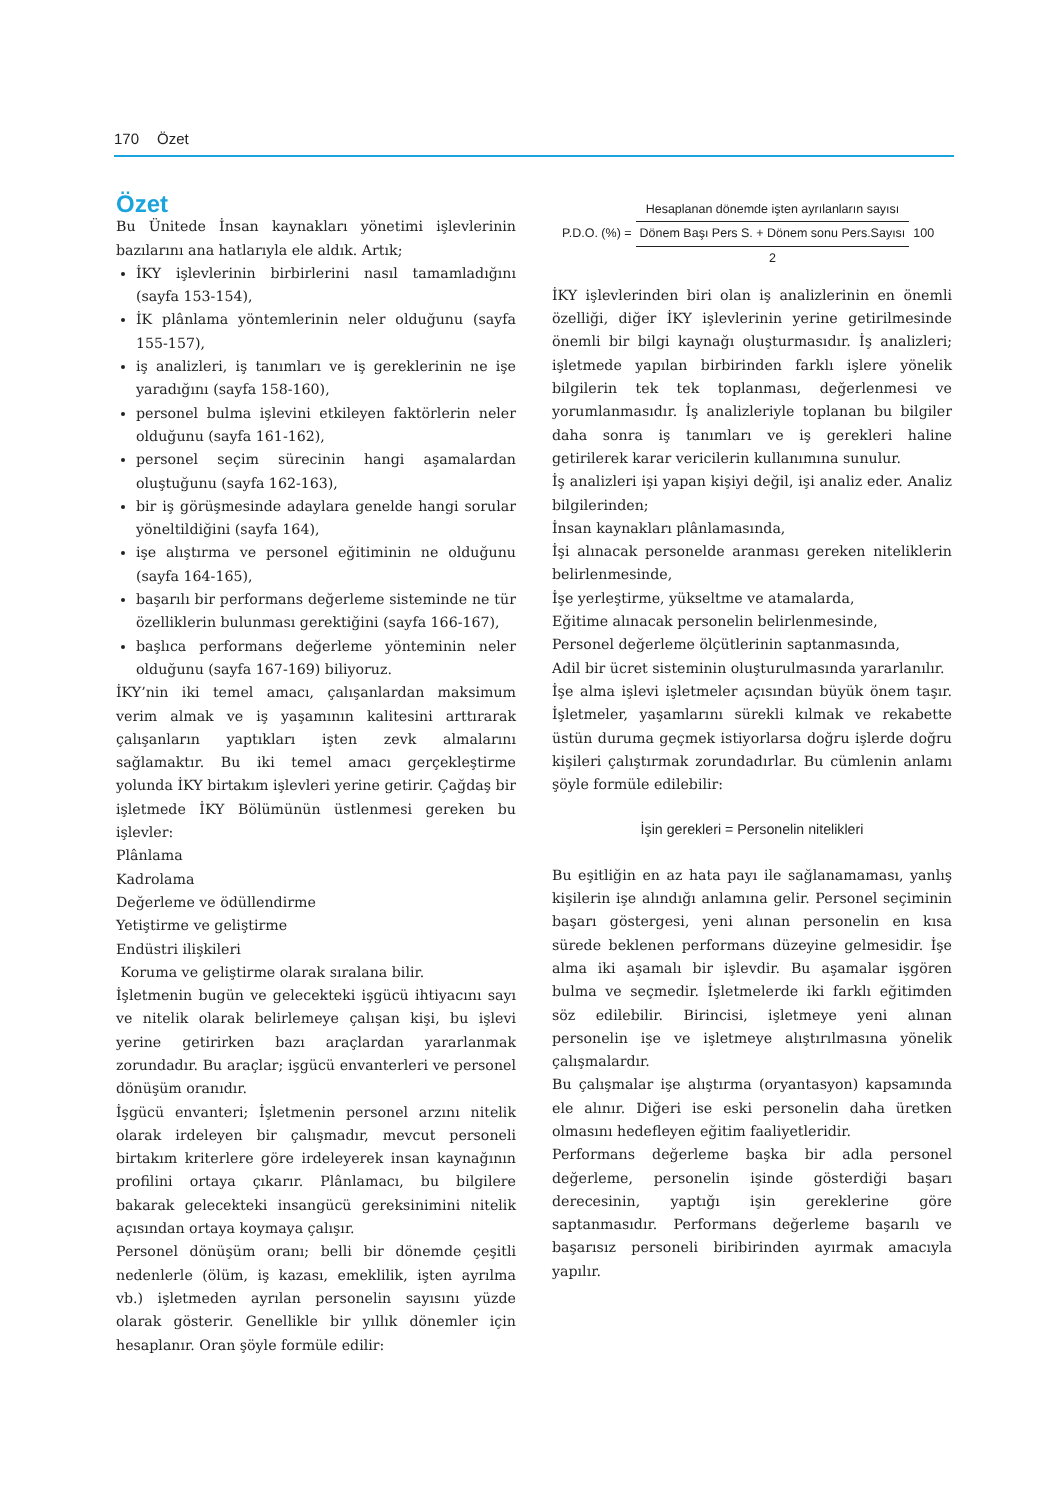170 Özet
Özet
Bu Ünitede İnsan kaynakları yönetimi işlevlerinin bazılarını ana hatlarıyla ele aldık. Artık;
İKY işlevlerinin birbirlerini nasıl tamamladığını (sayfa 153-154),
İK plânlama yöntemlerinin neler olduğunu (sayfa 155-157),
iş analizleri, iş tanımları ve iş gereklerinin ne işe yaradığını (sayfa 158-160),
personel bulma işlevini etkileyen faktörlerin neler olduğunu (sayfa 161-162),
personel seçim sürecinin hangi aşamalardan oluştuğunu (sayfa 162-163),
bir iş görüşmesinde adaylara genelde hangi sorular yöneltildiğini (sayfa 164),
işe alıştırma ve personel eğitiminin ne olduğunu (sayfa 164-165),
başarılı bir performans değerleme sisteminde ne tür özelliklerin bulunması gerektiğini (sayfa 166-167),
başlıca performans değerleme yönteminin neler olduğunu (sayfa 167-169) biliyoruz.
İKY’nin iki temel amacı, çalışanlardan maksimum verim almak ve iş yaşamının kalitesini arttırarak çalışanların yaptıkları işten zevk almalarını sağlamaktır. Bu iki temel amacı gerçekleştirme yolunda İKY birtakım işlevleri yerine getirir. Çağdaş bir işletmede İKY Bölümünün üstlenmesi gereken bu işlevler:
Plânlama
Kadrolama
Değerleme ve ödüllendirme
Yetiştirme ve geliştirme
Endüstri ilişkileri
Koruma ve geliştirme olarak sıralana bilir.
İşletmenin bugün ve gelecekteki işgücü ihtiyacını sayı ve nitelik olarak belirlemeye çalışan kişi, bu işlevi yerine getirirken bazı araçlardan yararlanmak zorundadır. Bu araçlar; işgücü envanterleri ve personel dönüşüm oranıdır.
İşgücü envanteri; İşletmenin personel arzını nitelik olarak irdeleyen bir çalışmadır, mevcut personeli birtakım kriterlere göre irdeleyerek insan kaynağının profilini ortaya çıkarır. Plânlamacı, bu bilgilere bakarak gelecekteki insangücü gereksinimini nitelik açısından ortaya koymaya çalışır.
Personel dönüşüm oranı; belli bir dönemde çeşitli nedenlerle (ölüm, iş kazası, emeklilik, işten ayrılma vb.) işletmeden ayrılan personelin sayısını yüzde olarak gösterir. Genellikle bir yıllık dönemler için hesaplanır. Oran şöyle formüle edilir:
P.D.O. (%) =
Hesaplanan dönemde işten ayrılanların sayısı
Dönem Başı Pers S. + Dönem sonu Pers.Sayısı
2
100
İKY işlevlerinden biri olan iş analizlerinin en önemli özelliği, diğer İKY işlevlerinin yerine getirilmesinde önemli bir bilgi kaynağı oluşturmasıdır. İş analizleri; işletmede yapılan birbirinden farklı işlere yönelik bilgilerin tek tek toplanması, değerlenmesi ve yorumlanmasıdır. İş analizleriyle toplanan bu bilgiler daha sonra iş tanımları ve iş gerekleri haline getirilerek karar vericilerin kullanımına sunulur.
İş analizleri işi yapan kişiyi değil, işi analiz eder. Analiz bilgilerinden;
İnsan kaynakları plânlamasında,
İşi alınacak personelde aranması gereken niteliklerin belirlenmesinde,
İşe yerleştirme, yükseltme ve atamalarda,
Eğitime alınacak personelin belirlenmesinde,
Personel değerleme ölçütlerinin saptanmasında,
Adil bir ücret sisteminin oluşturulmasında yararlanılır.
İşe alma işlevi işletmeler açısından büyük önem taşır. İşletmeler, yaşamlarını sürekli kılmak ve rekabette üstün duruma geçmek istiyorlarsa doğru işlerde doğru kişileri çalıştırmak zorundadırlar. Bu cümlenin anlamı şöyle formüle edilebilir:
İşin gerekleri = Personelin nitelikleri
Bu eşitliğin en az hata payı ile sağlanamaması, yanlış kişilerin işe alındığı anlamına gelir. Personel seçiminin başarı göstergesi, yeni alınan personelin en kısa sürede beklenen performans düzeyine gelmesidir. İşe alma iki aşamalı bir işlevdir. Bu aşamalar işgören bulma ve seçmedir. İşletmelerde iki farklı eğitimden söz edilebilir. Birincisi, işletmeye yeni alınan personelin işe ve işletmeye alıştırılmasına yönelik çalışmalardır.
Bu çalışmalar işe alıştırma (oryantasyon) kapsamında ele alınır. Diğeri ise eski personelin daha üretken olmasını hedefleyen eğitim faaliyetleridir.
Performans değerleme başka bir adla personel değerleme, personelin işinde gösterdiği başarı derecesinin, yaptığı işin gereklerine göre saptanmasıdır. Performans değerleme başarılı ve başarısız personeli biribirinden ayırmak amacıyla yapılır.